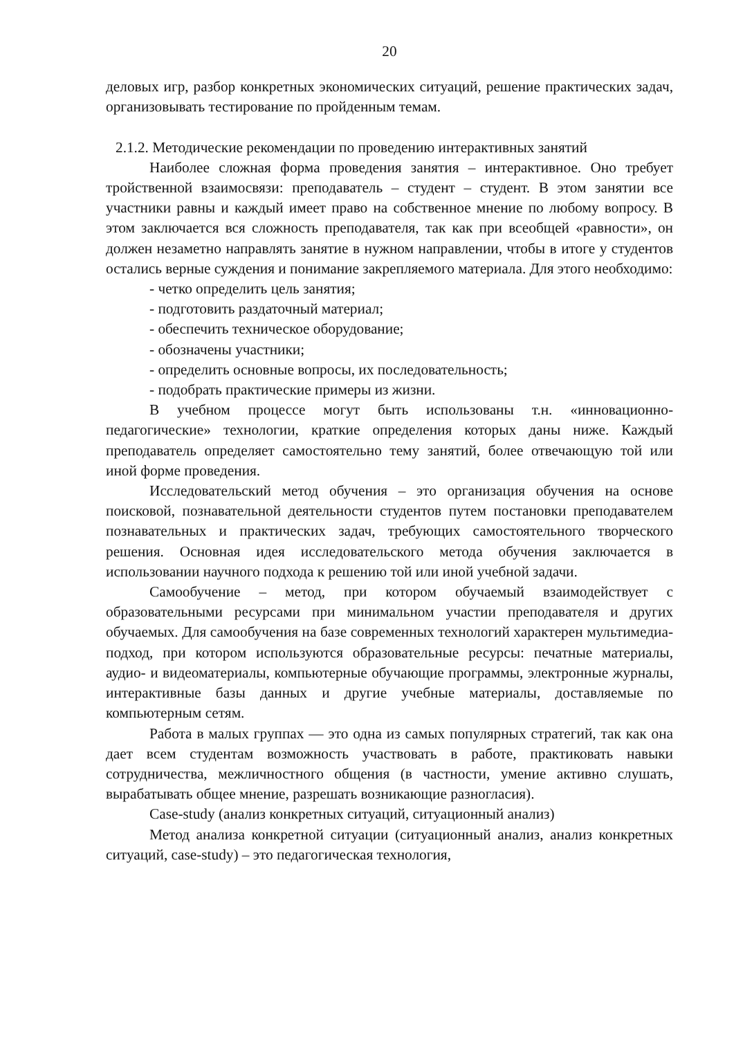20
деловых игр, разбор конкретных экономических ситуаций, решение практических задач, организовывать тестирование по пройденным темам.
2.1.2. Методические рекомендации по проведению интерактивных занятий
Наиболее сложная форма проведения занятия – интерактивное. Оно требует тройственной взаимосвязи: преподаватель – студент – студент. В этом занятии все участники равны и каждый имеет право на собственное мнение по любому вопросу. В этом заключается вся сложность преподавателя, так как при всеобщей «равности», он должен незаметно направлять занятие в нужном направлении, чтобы в итоге у студентов остались верные суждения и понимание закрепляемого материала. Для этого необходимо:
- четко определить цель занятия;
- подготовить раздаточный материал;
- обеспечить техническое оборудование;
- обозначены участники;
- определить основные вопросы, их последовательность;
- подобрать практические примеры из жизни.
В учебном процессе могут быть использованы т.н. «инновационно-педагогические» технологии, краткие определения которых даны ниже. Каждый преподаватель определяет самостоятельно тему занятий, более отвечающую той или иной форме проведения.
Исследовательский метод обучения – это организация обучения на основе поисковой, познавательной деятельности студентов путем постановки преподавателем познавательных и практических задач, требующих самостоятельного творческого решения. Основная идея исследовательского метода обучения заключается в использовании научного подхода к решению той или иной учебной задачи.
Самообучение – метод, при котором обучаемый взаимодействует с образовательными ресурсами при минимальном участии преподавателя и других обучаемых. Для самообучения на базе современных технологий характерен мультимедиа-подход, при котором используются образовательные ресурсы: печатные материалы, аудио- и видеоматериалы, компьютерные обучающие программы, электронные журналы, интерактивные базы данных и другие учебные материалы, доставляемые по компьютерным сетям.
Работа в малых группах — это одна из самых популярных стратегий, так как она дает всем студентам возможность участвовать в работе, практиковать навыки сотрудничества, межличностного общения (в частности, умение активно слушать, вырабатывать общее мнение, разрешать возникающие разногласия).
Case-study (анализ конкретных ситуаций, ситуационный анализ)
Метод анализа конкретной ситуации (ситуационный анализ, анализ конкретных ситуаций, case-study) – это педагогическая технология,